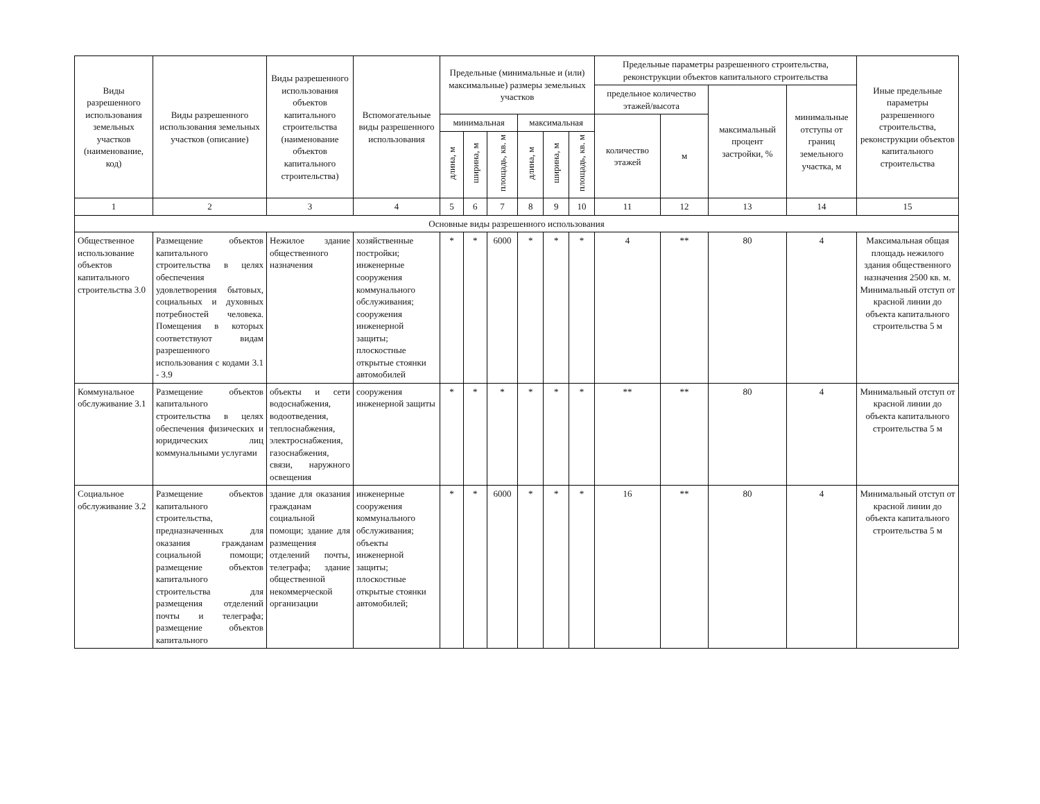| Виды разрешенного использования земельных участков (наименование, код) | Виды разрешенного использования земельных участков (описание) | Виды разрешенного использования объектов капитального строительства (наименование объектов капитального строительства) | Вспомогательные виды разрешенного использования | Предельные (минимальные и (или) максимальные) размеры земельных участков | | | | | | Предельные параметры разрешенного строительства, реконструкции объектов капитального строительства | | | | Иные предельные параметры разрешенного строительства, реконструкции объектов капитального строительства |
| --- | --- | --- | --- | --- | --- | --- | --- | --- | --- | --- | --- | --- | --- | --- |
| | | | | | | | | | | предельное количество этажей/высота | | максимальный процент застройки, % | минимальные отступы от границ земельного участка, м | |
| | | | | минимальная | | | максимальная | | | количество этажей | м | | | |
| | | | | длина, м | ширина, м | площадь, кв. м | длина, м | ширина, м | площадь, кв. м | | | | | |
| 1 | 2 | 3 | 4 | 5 | 6 | 7 | 8 | 9 | 10 | 11 | 12 | 13 | 14 | 15 |
| Основные виды разрешенного использования | | | | | | | | | | | | | | |
| Общественное использование объектов капитального строительства 3.0 | Размещение объектов капитального строительства в целях обеспечения удовлетворения бытовых, социальных и духовных потребностей человека. Помещения в которых соответствуют видам разрешенного использования с кодами 3.1 - 3.9 | Нежилое здание общественного назначения | хозяйственные постройки; инженерные сооружения коммунального обслуживания; сооружения инженерной защиты; плоскостные открытые стоянки автомобилей | * | * | 6000 | * | * | * | 4 | ** | 80 | 4 | Максимальная общая площадь нежилого здания общественного назначения 2500 кв. м. Минимальный отступ от красной линии до объекта капитального строительства 5 м |
| Коммунальное обслуживание 3.1 | Размещение объектов капитального строительства в целях обеспечения физических и юридических лиц коммунальными услугами | объекты и сети водоснабжения, водоотведения, теплоснабжения, электроснабжения, газоснабжения, связи, наружного освещения | сооружения инженерной защиты | * | * | * | * | * | * | ** | ** | 80 | 4 | Минимальный отступ от красной линии до объекта капитального строительства 5 м |
| Социальное обслуживание 3.2 | Размещение объектов капитального строительства, предназначенных для оказания гражданам социальной помощи; размещение объектов капитального строительства для размещения отделений почты и телеграфа; размещение объектов капитального | здание для оказания гражданам социальной помощи; здание для размещения отделений почты, телеграфа; здание общественной некоммерческой организации | инженерные сооружения коммунального обслуживания; объекты инженерной защиты; плоскостные открытые стоянки автомобилей; | * | * | 6000 | * | * | * | 16 | ** | 80 | 4 | Минимальный отступ от красной линии до объекта капитального строительства 5 м |